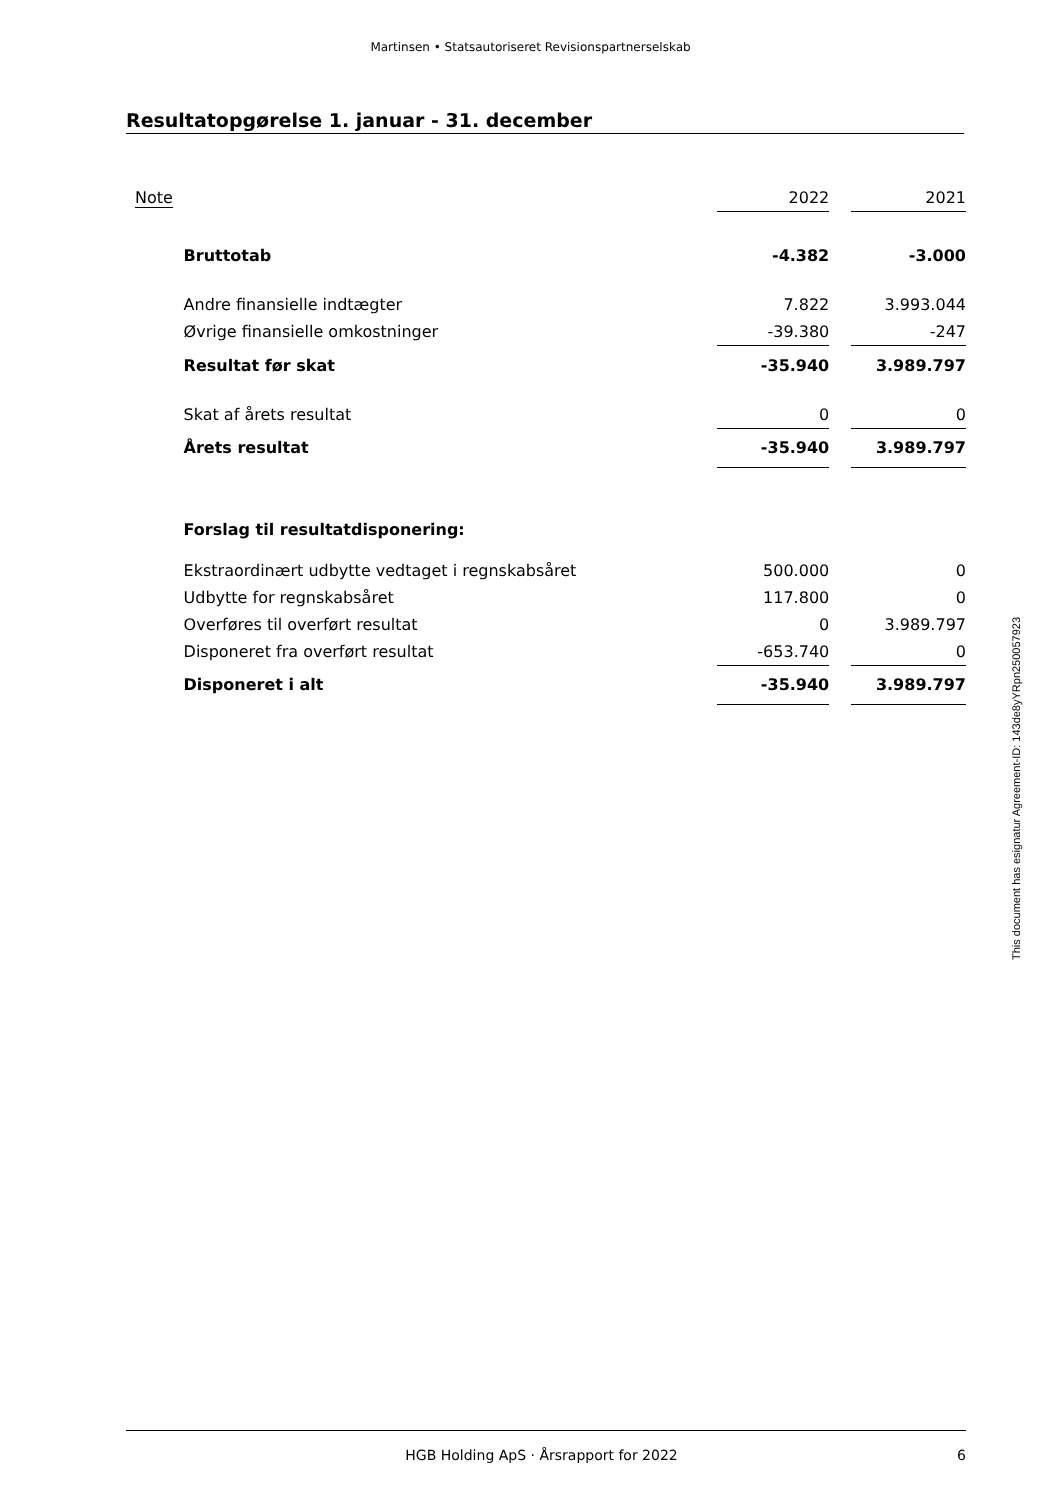Martinsen • Statsautoriseret Revisionspartnerselskab
Resultatopgørelse 1. januar - 31. december
| Note | | 2022 | | 2021 |
| --- | --- | --- | --- | --- |
| | Bruttotab | -4.382 | | -3.000 |
| | Andre finansielle indtægter | 7.822 | | 3.993.044 |
| | Øvrige finansielle omkostninger | -39.380 | | -247 |
| | Resultat før skat | -35.940 | | 3.989.797 |
| | Skat af årets resultat | 0 | | 0 |
| | Årets resultat | -35.940 | | 3.989.797 |
| | Forslag til resultatdisponering: | | | |
| | Ekstraordinært udbytte vedtaget i regnskabsåret | 500.000 | | 0 |
| | Udbytte for regnskabsåret | 117.800 | | 0 |
| | Overføres til overført resultat | 0 | | 3.989.797 |
| | Disponeret fra overført resultat | -653.740 | | 0 |
| | Disponeret i alt | -35.940 | | 3.989.797 |
This document has esignatur Agreement-ID: 143de8yYRpn250057923
HGB Holding ApS · Årsrapport for 2022 6